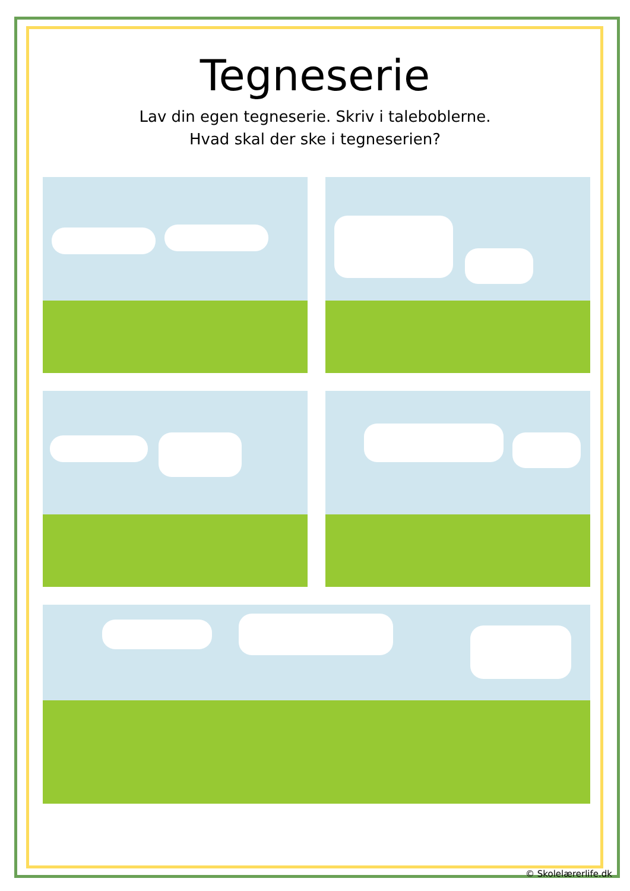Tegneserie
Lav din egen tegneserie. Skriv i taleboblerne.
Hvad skal der ske i tegneserien?
© Skolelærerlife.dk